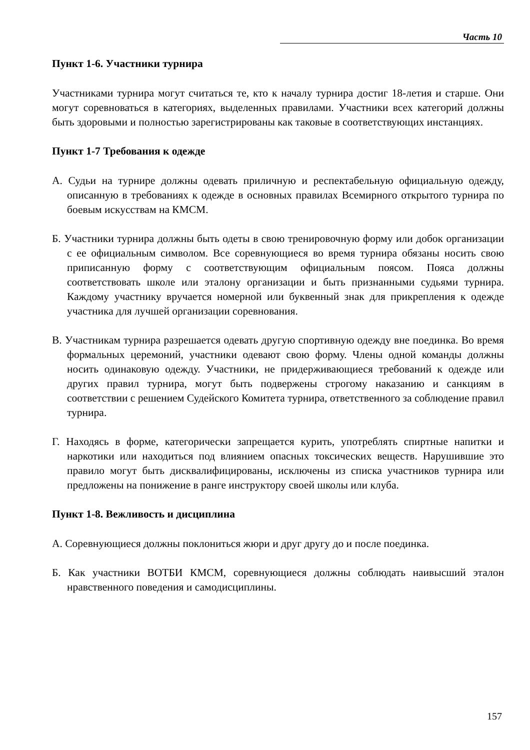Часть 10
Пункт 1-6. Участники турнира
Участниками турнира могут считаться те, кто к началу турнира достиг 18-летия и старше. Они могут соревноваться в категориях, выделенных правилами. Участники всех категорий должны быть здоровыми и полностью зарегистрированы как таковые в соответствующих инстанциях.
Пункт 1-7 Требования к одежде
А. Судьи на турнире должны одевать приличную и респектабельную официальную одежду, описанную в требованиях к одежде в основных правилах Всемирного открытого турнира по боевым искусствам на КМСМ.
Б. Участники турнира должны быть одеты в свою тренировочную форму или добок организации с ее официальным символом. Все соревнующиеся во время турнира обязаны носить свою приписанную форму с соответствующим официальным поясом. Пояса должны соответствовать школе или эталону организации и быть признанными судьями турнира. Каждому участнику вручается номерной или буквенный знак для прикрепления к одежде участника для лучшей организации соревнования.
В. Участникам турнира разрешается одевать другую спортивную одежду вне поединка. Во время формальных церемоний, участники одевают свою форму. Члены одной команды должны носить одинаковую одежду. Участники, не придерживающиеся требований к одежде или других правил турнира, могут быть подвержены строгому наказанию и санкциям в соответствии с решением Судейского Комитета турнира, ответственного за соблюдение правил турнира.
Г. Находясь в форме, категорически запрещается курить, употреблять спиртные напитки и наркотики или находиться под влиянием опасных токсических веществ. Нарушившие это правило могут быть дисквалифицированы, исключены из списка участников турнира или предложены на понижение в ранге инструктору своей школы или клуба.
Пункт 1-8. Вежливость и дисциплина
А. Соревнующиеся должны поклониться жюри и друг другу до и после поединка.
Б. Как участники ВОТБИ КМСМ, соревнующиеся должны соблюдать наивысший эталон нравственного поведения и самодисциплины.
157